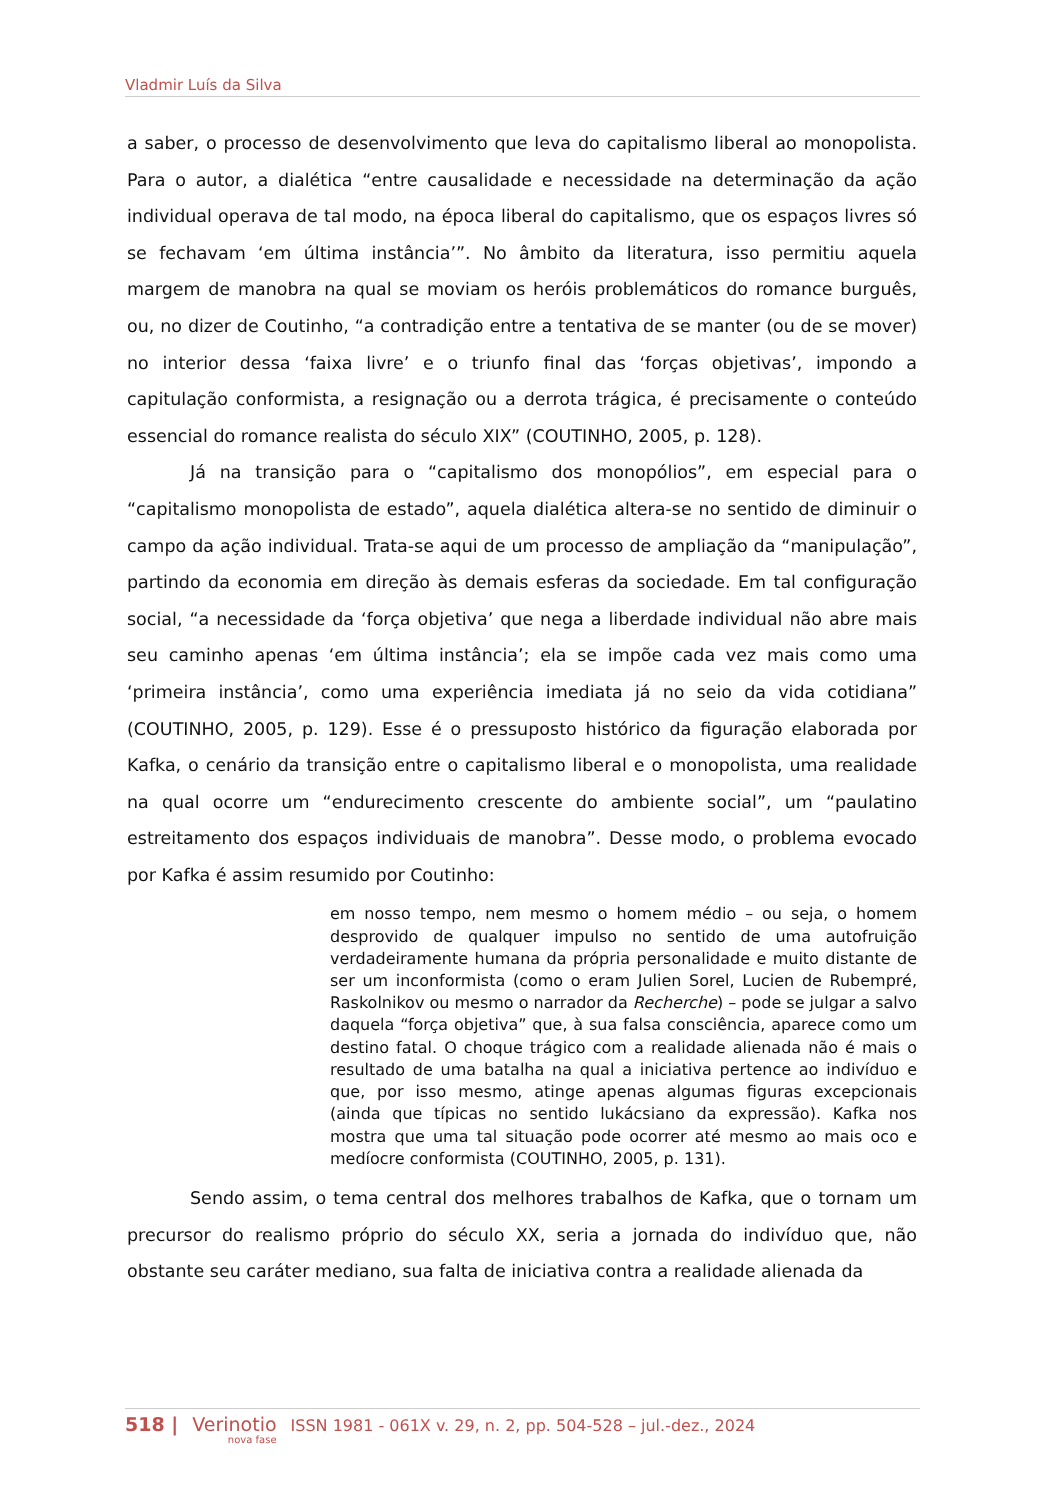Vladmir Luís da Silva
a saber, o processo de desenvolvimento que leva do capitalismo liberal ao monopolista. Para o autor, a dialética “entre causalidade e necessidade na determinação da ação individual operava de tal modo, na época liberal do capitalismo, que os espaços livres só se fechavam ‘em última instância’”. No âmbito da literatura, isso permitiu aquela margem de manobra na qual se moviam os heróis problemáticos do romance burguês, ou, no dizer de Coutinho, “a contradição entre a tentativa de se manter (ou de se mover) no interior dessa ‘faixa livre’ e o triunfo final das ‘forças objetivas’, impondo a capitulação conformista, a resignação ou a derrota trágica, é precisamente o conteúdo essencial do romance realista do século XIX” (COUTINHO, 2005, p. 128).
Já na transição para o “capitalismo dos monopólios”, em especial para o “capitalismo monopolista de estado”, aquela dialética altera-se no sentido de diminuir o campo da ação individual. Trata-se aqui de um processo de ampliação da “manipulação”, partindo da economia em direção às demais esferas da sociedade. Em tal configuração social, “a necessidade da ‘força objetiva’ que nega a liberdade individual não abre mais seu caminho apenas ‘em última instância’; ela se impõe cada vez mais como uma ‘primeira instância’, como uma experiência imediata já no seio da vida cotidiana” (COUTINHO, 2005, p. 129). Esse é o pressuposto histórico da figuração elaborada por Kafka, o cenário da transição entre o capitalismo liberal e o monopolista, uma realidade na qual ocorre um “endurecimento crescente do ambiente social”, um “paulatino estreitamento dos espaços individuais de manobra”. Desse modo, o problema evocado por Kafka é assim resumido por Coutinho:
em nosso tempo, nem mesmo o homem médio – ou seja, o homem desprovido de qualquer impulso no sentido de uma autofruição verdadeiramente humana da própria personalidade e muito distante de ser um inconformista (como o eram Julien Sorel, Lucien de Rubempré, Raskolnikov ou mesmo o narrador da Recherche) – pode se julgar a salvo daquela “força objetiva” que, à sua falsa consciência, aparece como um destino fatal. O choque trágico com a realidade alienada não é mais o resultado de uma batalha na qual a iniciativa pertence ao indivíduo e que, por isso mesmo, atinge apenas algumas figuras excepcionais (ainda que típicas no sentido lukácsiano da expressão). Kafka nos mostra que uma tal situação pode ocorrer até mesmo ao mais oco e medíocre conformista (COUTINHO, 2005, p. 131).
Sendo assim, o tema central dos melhores trabalhos de Kafka, que o tornam um precursor do realismo próprio do século XX, seria a jornada do indivíduo que, não obstante seu caráter mediano, sua falta de iniciativa contra a realidade alienada da
518 | Verinotio
nova fase ISSN 1981 - 061X v. 29, n. 2, pp. 504-528 – jul.-dez., 2024